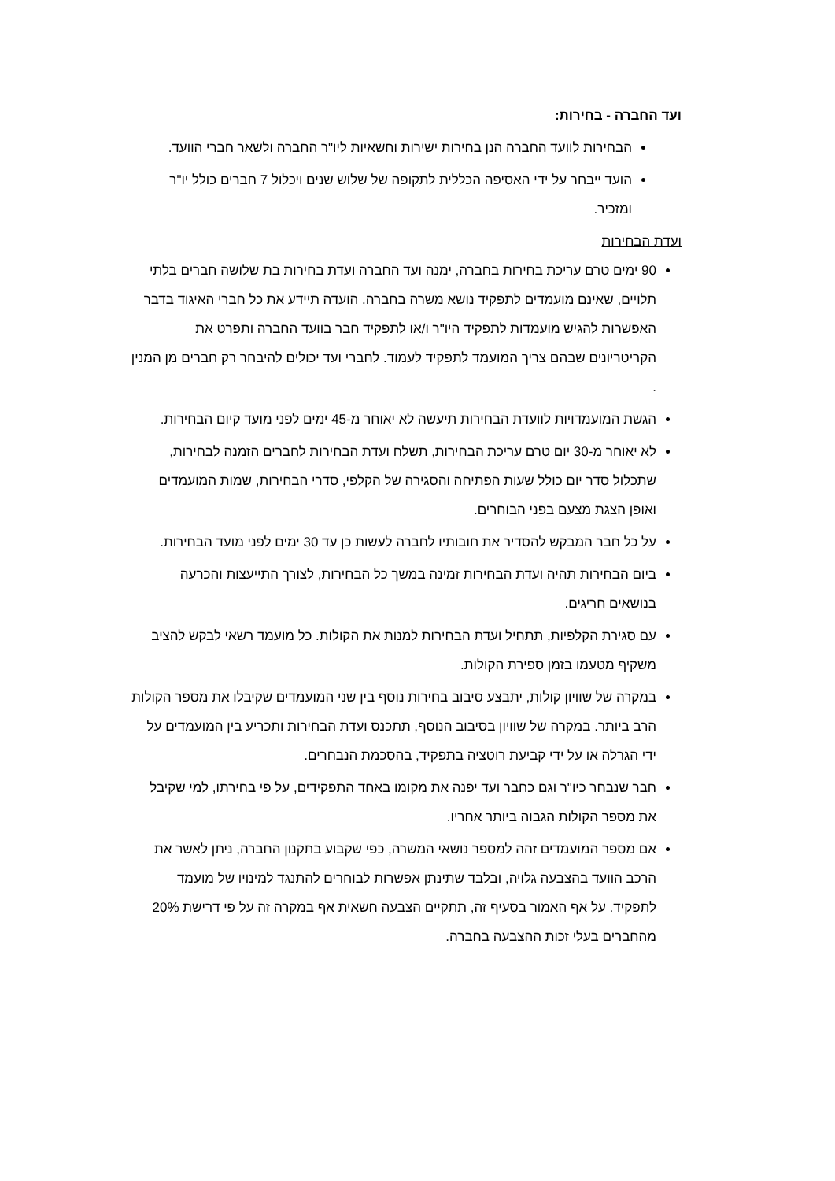ועד החברה - בחירות:
הבחירות לוועד החברה הנן בחירות ישירות וחשאיות ליו"ר החברה ולשאר חברי הוועד.
הועד ייבחר על ידי האסיפה הכללית לתקופה של שלוש שנים ויכלול 7 חברים כולל יו"ר ומזכיר.
ועדת הבחירות
90 ימים טרם עריכת בחירות בחברה, ימנה ועד החברה ועדת בחירות בת שלושה חברים בלתי תלויים, שאינם מועמדים לתפקיד נושא משרה בחברה. הועדה תיידע את כל חברי האיגוד בדבר האפשרות להגיש מועמדות לתפקיד היו"ר ו/או לתפקיד חבר בוועד החברה ותפרט את הקריטריונים שבהם צריך המועמד לתפקיד לעמוד. לחברי ועד יכולים להיבחר רק חברים מן המנין .
הגשת המועמדויות לוועדת הבחירות תיעשה לא יאוחר מ-45 ימים לפני מועד קיום הבחירות.
לא יאוחר מ-30 יום טרם עריכת הבחירות, תשלח ועדת הבחירות לחברים הזמנה לבחירות, שתכלול סדר יום כולל שעות הפתיחה והסגירה של הקלפי, סדרי הבחירות, שמות המועמדים ואופן הצגת מצעם בפני הבוחרים.
על כל חבר המבקש להסדיר את חובותיו לחברה לעשות כן עד 30 ימים לפני מועד הבחירות.
ביום הבחירות תהיה ועדת הבחירות זמינה במשך כל הבחירות, לצורך התייעצות והכרעה בנושאים חריגים.
עם סגירת הקלפיות, תתחיל ועדת הבחירות למנות את הקולות. כל מועמד רשאי לבקש להציב משקיף מטעמו בזמן ספירת הקולות.
במקרה של שוויון קולות, יתבצע סיבוב בחירות נוסף בין שני המועמדים שקיבלו את מספר הקולות הרב ביותר. במקרה של שוויון בסיבוב הנוסף, תתכנס ועדת הבחירות ותכריע בין המועמדים על ידי הגרלה או על ידי קביעת רוטציה בתפקיד, בהסכמת הנבחרים.
חבר שנבחר כיו"ר וגם כחבר ועד יפנה את מקומו באחד התפקידים, על פי בחירתו, למי שקיבל את מספר הקולות הגבוה ביותר אחריו.
אם מספר המועמדים זהה למספר נושאי המשרה, כפי שקבוע בתקנון החברה, ניתן לאשר את הרכב הוועד בהצבעה גלויה, ובלבד שתינתן אפשרות לבוחרים להתנגד למינויו של מועמד לתפקיד. על אף האמור בסעיף זה, תתקיים הצבעה חשאית אף במקרה זה על פי דרישת 20% מהחברים בעלי זכות ההצבעה בחברה.